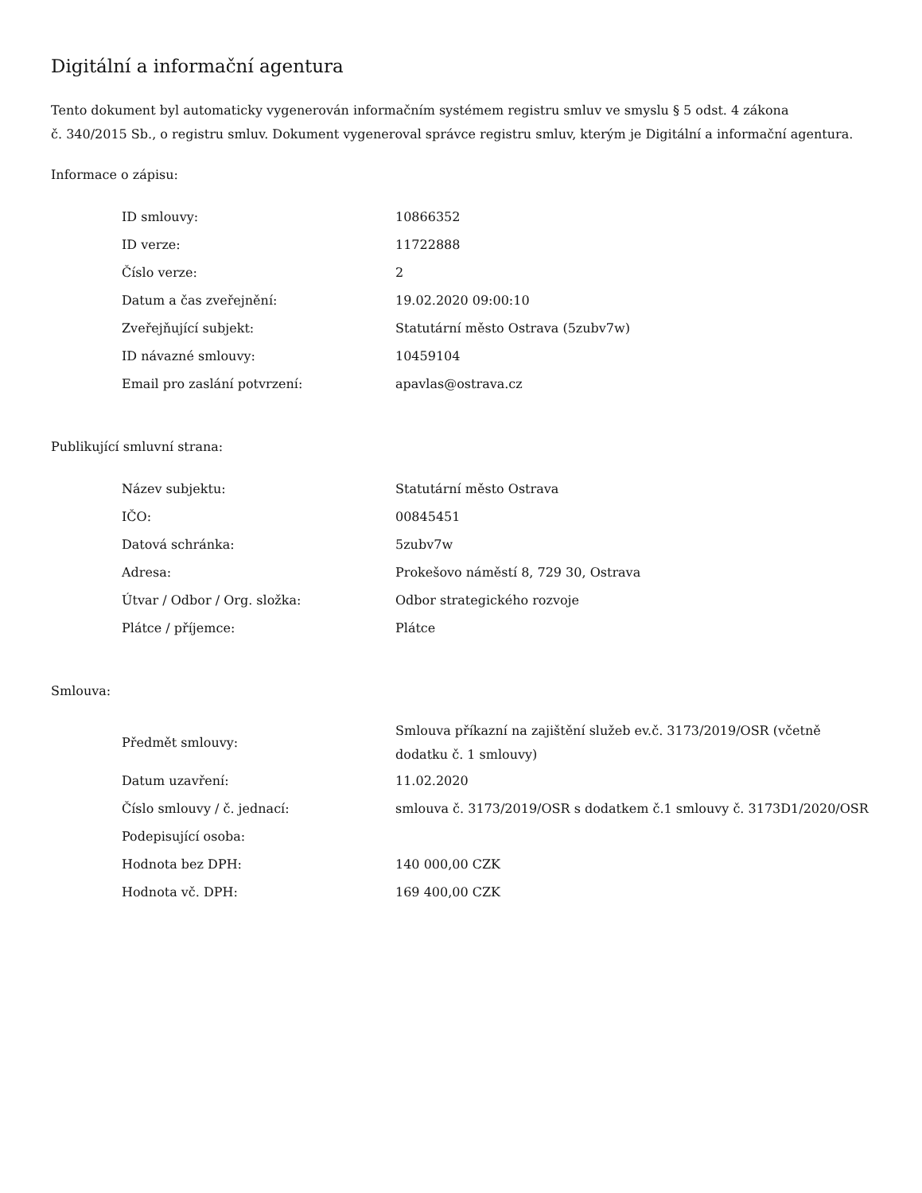Digitální a informační agentura
Tento dokument byl automaticky vygenerován informačním systémem registru smluv ve smyslu § 5 odst. 4 zákona
č. 340/2015 Sb., o registru smluv. Dokument vygeneroval správce registru smluv, kterým je Digitální a informační agentura.
Informace o zápisu:
| ID smlouvy: | 10866352 |
| ID verze: | 11722888 |
| Číslo verze: | 2 |
| Datum a čas zveřejnění: | 19.02.2020 09:00:10 |
| Zveřejňující subjekt: | Statutární město Ostrava (5zubv7w) |
| ID návazné smlouvy: | 10459104 |
| Email pro zaslání potvrzení: | apavlas@ostrava.cz |
Publikující smluvní strana:
| Název subjektu: | Statutární město Ostrava |
| IČO: | 00845451 |
| Datová schránka: | 5zubv7w |
| Adresa: | Prokešovo náměstí 8, 729 30, Ostrava |
| Útvar / Odbor / Org. složka: | Odbor strategického rozvoje |
| Plátce / příjemce: | Plátce |
Smlouva:
| Předmět smlouvy: | Smlouva příkazní na zajištění služeb ev.č. 3173/2019/OSR (včetně dodatku č. 1 smlouvy) |
| Datum uzavření: | 11.02.2020 |
| Číslo smlouvy / č. jednací: | smlouva č. 3173/2019/OSR s dodatkem č.1 smlouvy č. 3173D1/2020/OSR |
| Podepisující osoba: | |
| Hodnota bez DPH: | 140 000,00 CZK |
| Hodnota vč. DPH: | 169 400,00 CZK |